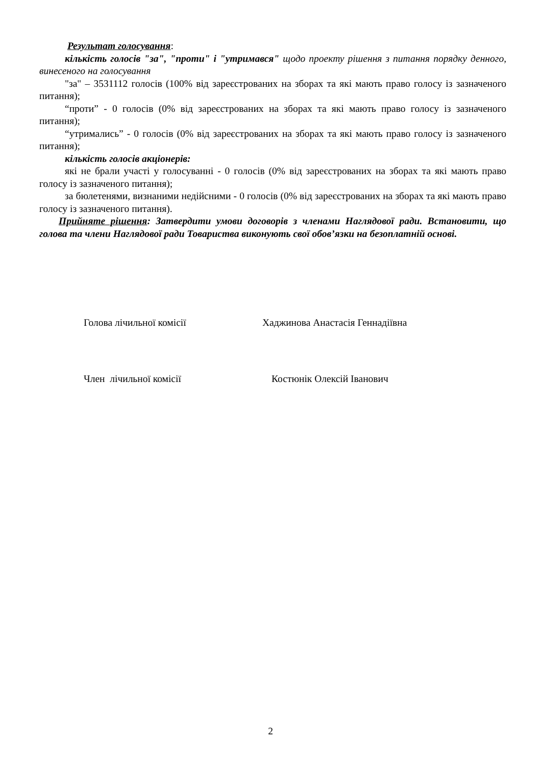Результат голосування:
кількість голосів "за", "проти" і "утримався" щодо проекту рішення з питання порядку денного, винесеного на голосування
"за" – 3531112 голосів (100% від зареєстрованих на зборах та які мають право голосу із зазначеного питання);
“проти” - 0 голосів (0% від зареєстрованих на зборах та які мають право голосу із зазначеного питання);
“утримались” - 0 голосів (0% від зареєстрованих на зборах та які мають право голосу із зазначеного питання);
кількість голосів акціонерів:
які не брали участі у голосуванні - 0 голосів (0% від зареєстрованих на зборах та які мають право голосу із зазначеного питання);
за бюлетенями, визнаними недійсними - 0 голосів (0% від зареєстрованих на зборах та які мають право голосу із зазначеного питання).
Прийняте рішення: Затвердити умови договорів з членами Наглядової ради. Встановити, що голова та члени Наглядової ради Товариства виконують свої обов’язки на безоплатній основі.
Голова лічильної комісії Хаджинова Анастасія Геннадіївна
Член лічильної комісії Костюнік Олексій Іванович
2